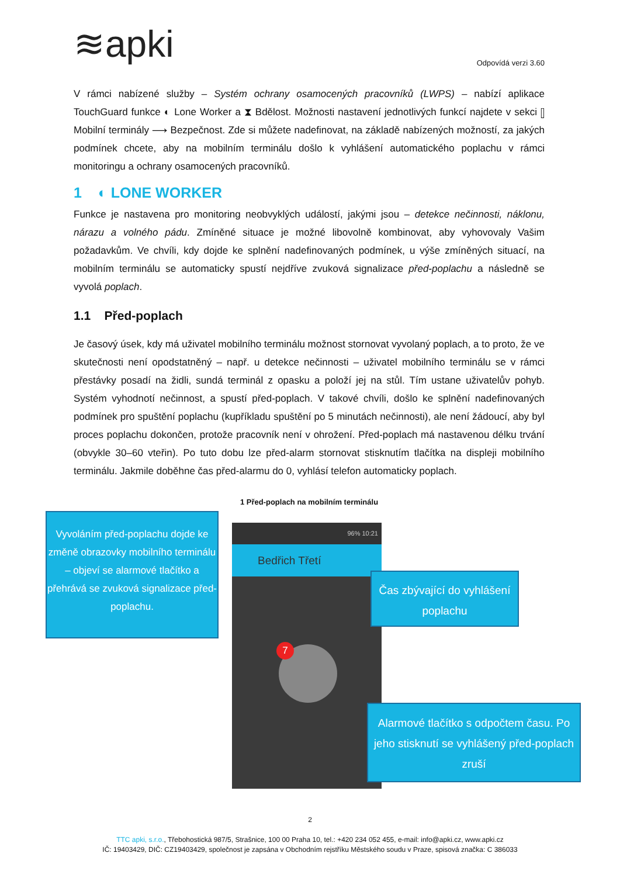≋apki Odpovídá verzi 3.60
V rámci nabízené služby – Systém ochrany osamocených pracovníků (LWPS) – nabízí aplikace TouchGuard funkce ◐ Lone Worker a ⧗ Bdělost. Možnosti nastavení jednotlivých funkcí najdete v sekci ▯ Mobilní terminály ⟶ Bezpečnost. Zde si můžete nadefinovat, na základě nabízených možností, za jakých podmínek chcete, aby na mobilním terminálu došlo k vyhlášení automatického poplachu v rámci monitoringu a ochrany osamocených pracovníků.
1 ◐ LONE WORKER
Funkce je nastavena pro monitoring neobvyklých událostí, jakými jsou – detekce nečinnosti, náklonu, nárazu a volného pádu. Zmíněné situace je možné libovolně kombinovat, aby vyhovovaly Vašim požadavkům. Ve chvíli, kdy dojde ke splnění nadefinovaných podmínek, u výše zmíněných situací, na mobilním terminálu se automaticky spustí nejdříve zvuková signalizace před-poplachu a následně se vyvolá poplach.
1.1 Před-poplach
Je časový úsek, kdy má uživatel mobilního terminálu možnost stornovat vyvolaný poplach, a to proto, že ve skutečnosti není opodstatněný – např. u detekce nečinnosti – uživatel mobilního terminálu se v rámci přestávky posadí na židli, sundá terminál z opasku a položí jej na stůl. Tím ustane uživatelův pohyb. Systém vyhodnotí nečinnost, a spustí před-poplach. V takové chvíli, došlo ke splnění nadefinovaných podmínek pro spuštění poplachu (kupříkladu spuštění po 5 minutách nečinnosti), ale není žádoucí, aby byl proces poplachu dokončen, protože pracovník není v ohrožení. Před-poplach má nastavenou délku trvání (obvykle 30–60 vteřin). Po tuto dobu lze před-alarm stornovat stisknutím tlačítka na displeji mobilního terminálu. Jakmile doběhne čas před-alarmu do 0, vyhlásí telefon automaticky poplach.
1 Před-poplach na mobilním terminálu
Vyvoláním před-poplachu dojde ke změně obrazovky mobilního terminálu – objeví se alarmové tlačítko a přehrává se zvuková signalizace před-poplachu.
96% 10:21
Bedřich Třetí
7
Čas zbývající do vyhlášení poplachu
Alarmové tlačítko s odpočtem času. Po jeho stisknutí se vyhlášený před-poplach zruší
2
TTC apki, s.r.o., Třebohostická 987/5, Strašnice, 100 00 Praha 10, tel.: +420 234 052 455, e-mail: info@apki.cz, www.apki.cz
IČ: 19403429, DIČ: CZ19403429, společnost je zapsána v Obchodním rejstříku Městského soudu v Praze, spisová značka: C 386033